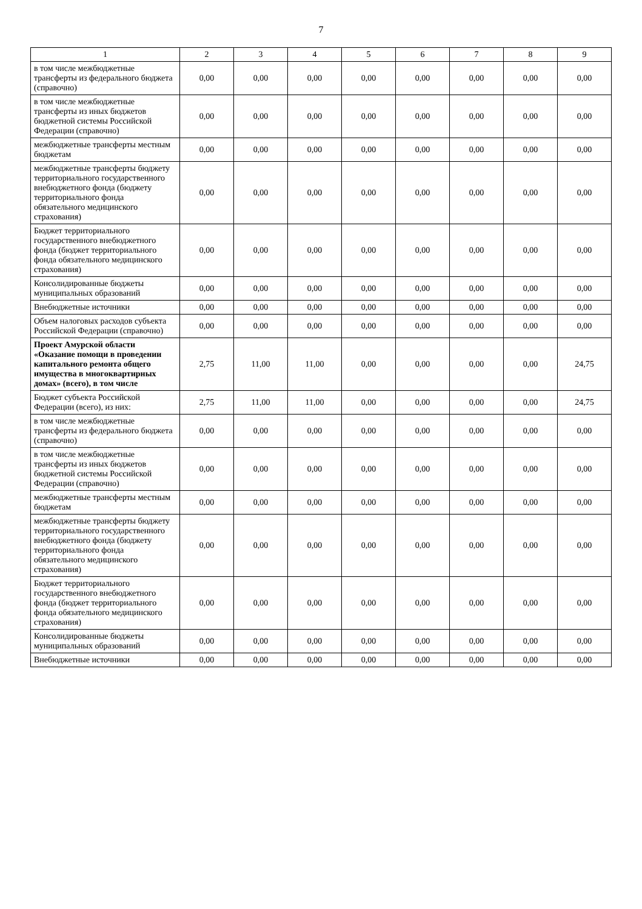7
| 1 | 2 | 3 | 4 | 5 | 6 | 7 | 8 | 9 |
| --- | --- | --- | --- | --- | --- | --- | --- | --- |
| в том числе межбюджетные трансферты из федерального бюджета (справочно) | 0,00 | 0,00 | 0,00 | 0,00 | 0,00 | 0,00 | 0,00 | 0,00 |
| в том числе межбюджетные трансферты из иных бюджетов бюджетной системы Российской Федерации (справочно) | 0,00 | 0,00 | 0,00 | 0,00 | 0,00 | 0,00 | 0,00 | 0,00 |
| межбюджетные трансферты местным бюджетам | 0,00 | 0,00 | 0,00 | 0,00 | 0,00 | 0,00 | 0,00 | 0,00 |
| межбюджетные трансферты бюджету территориального государственного внебюджетного фонда (бюджету территориального фонда обязательного медицинского страхования) | 0,00 | 0,00 | 0,00 | 0,00 | 0,00 | 0,00 | 0,00 | 0,00 |
| Бюджет территориального государственного внебюджетного фонда (бюджет территориального фонда обязательного медицинского страхования) | 0,00 | 0,00 | 0,00 | 0,00 | 0,00 | 0,00 | 0,00 | 0,00 |
| Консолидированные бюджеты муниципальных образований | 0,00 | 0,00 | 0,00 | 0,00 | 0,00 | 0,00 | 0,00 | 0,00 |
| Внебюджетные источники | 0,00 | 0,00 | 0,00 | 0,00 | 0,00 | 0,00 | 0,00 | 0,00 |
| Объем налоговых расходов субъекта Российской Федерации (справочно) | 0,00 | 0,00 | 0,00 | 0,00 | 0,00 | 0,00 | 0,00 | 0,00 |
| Проект Амурской области «Оказание помощи в проведении капитального ремонта общего имущества в многоквартирных домах» (всего), в том числе | 2,75 | 11,00 | 11,00 | 0,00 | 0,00 | 0,00 | 0,00 | 24,75 |
| Бюджет субъекта Российской Федерации (всего), из них: | 2,75 | 11,00 | 11,00 | 0,00 | 0,00 | 0,00 | 0,00 | 24,75 |
| в том числе межбюджетные трансферты из федерального бюджета (справочно) | 0,00 | 0,00 | 0,00 | 0,00 | 0,00 | 0,00 | 0,00 | 0,00 |
| в том числе межбюджетные трансферты из иных бюджетов бюджетной системы Российской Федерации (справочно) | 0,00 | 0,00 | 0,00 | 0,00 | 0,00 | 0,00 | 0,00 | 0,00 |
| межбюджетные трансферты местным бюджетам | 0,00 | 0,00 | 0,00 | 0,00 | 0,00 | 0,00 | 0,00 | 0,00 |
| межбюджетные трансферты бюджету территориального государственного внебюджетного фонда (бюджету территориального фонда обязательного медицинского страхования) | 0,00 | 0,00 | 0,00 | 0,00 | 0,00 | 0,00 | 0,00 | 0,00 |
| Бюджет территориального государственного внебюджетного фонда (бюджет территориального фонда обязательного медицинского страхования) | 0,00 | 0,00 | 0,00 | 0,00 | 0,00 | 0,00 | 0,00 | 0,00 |
| Консолидированные бюджеты муниципальных образований | 0,00 | 0,00 | 0,00 | 0,00 | 0,00 | 0,00 | 0,00 | 0,00 |
| Внебюджетные источники | 0,00 | 0,00 | 0,00 | 0,00 | 0,00 | 0,00 | 0,00 | 0,00 |